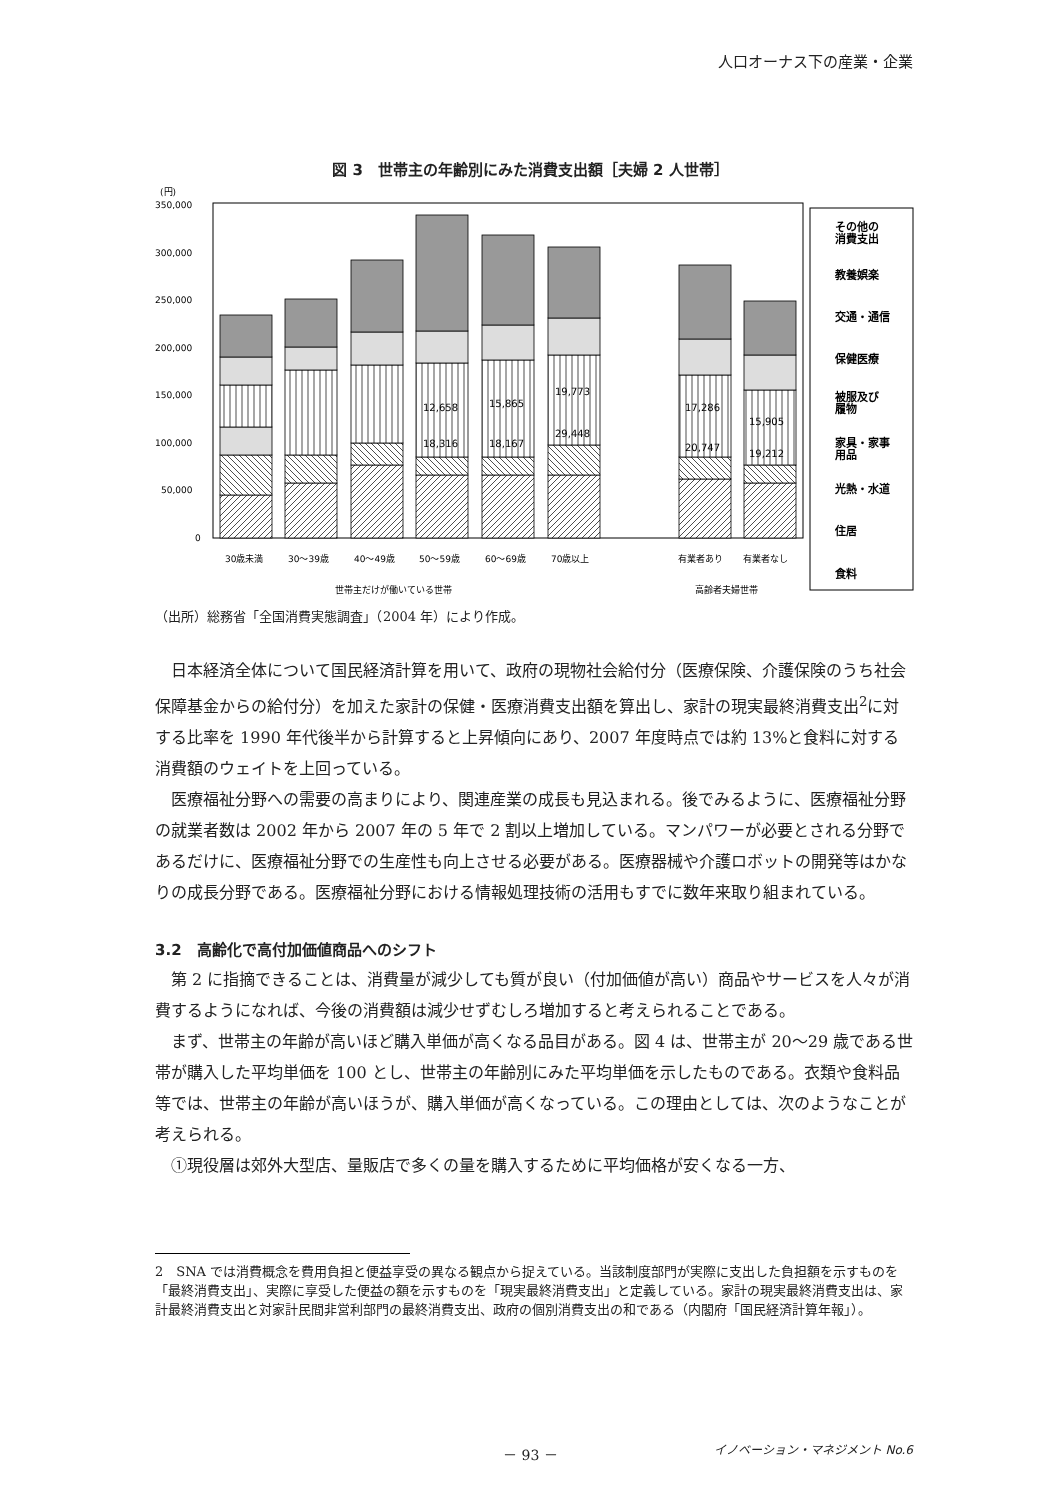人口オーナス下の産業・企業
図 3　世帯主の年齢別にみた消費支出額［夫婦 2 人世帯］
(円)
350,000
300,000
250,000
200,000
150,000
100,000
50,000
0
12,658
18,316
15,865
18,167
19,773
29,448
17,286
20,747
15,905
19,212
30歳未満
30〜39歳
40〜49歳
50〜59歳
60〜69歳
70歳以上
有業者あり
有業者なし
世帯主だけが働いている世帯
高齢者夫婦世帯
その他の
消費支出
教養娯楽
交通・通信
保健医療
被服及び
履物
家具・家事
用品
光熱・水道
住居
食料
（出所）総務省「全国消費実態調査」（2004 年）により作成。
日本経済全体について国民経済計算を用いて、政府の現物社会給付分（医療保険、介護保険のうち社会保障基金からの給付分）を加えた家計の保健・医療消費支出額を算出し、家計の現実最終消費支出<sup>2</sup>に対する比率を 1990 年代後半から計算すると上昇傾向にあり、2007 年度時点では約 13%と食料に対する消費額のウェイトを上回っている。
医療福祉分野への需要の高まりにより、関連産業の成長も見込まれる。後でみるように、医療福祉分野の就業者数は 2002 年から 2007 年の 5 年で 2 割以上増加している。マンパワーが必要とされる分野であるだけに、医療福祉分野での生産性も向上させる必要がある。医療器械や介護ロボットの開発等はかなりの成長分野である。医療福祉分野における情報処理技術の活用もすでに数年来取り組まれている。
3.2　高齢化で高付加価値商品へのシフト
第 2 に指摘できることは、消費量が減少しても質が良い（付加価値が高い）商品やサービスを人々が消費するようになれば、今後の消費額は減少せずむしろ増加すると考えられることである。
まず、世帯主の年齢が高いほど購入単価が高くなる品目がある。図 4 は、世帯主が 20〜29 歳である世帯が購入した平均単価を 100 とし、世帯主の年齢別にみた平均単価を示したものである。衣類や食料品等では、世帯主の年齢が高いほうが、購入単価が高くなっている。この理由としては、次のようなことが考えられる。
①現役層は郊外大型店、量販店で多くの量を購入するために平均価格が安くなる一方、
2　SNA では消費概念を費用負担と便益享受の異なる観点から捉えている。当該制度部門が実際に支出した負担額を示すものを「最終消費支出」、実際に享受した便益の額を示すものを「現実最終消費支出」と定義している。家計の現実最終消費支出は、家計最終消費支出と対家計民間非営利部門の最終消費支出、政府の個別消費支出の和である（内閣府「国民経済計算年報」）。
－ 93 － イノベーション・マネジメント No.6